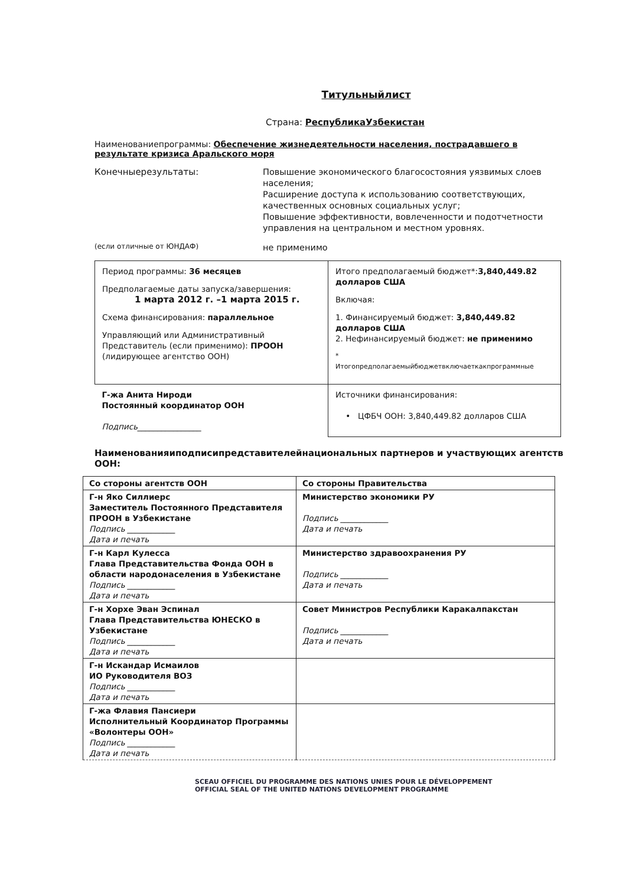Титульныйлист
Страна: РеспубликаУзбекистан
Наименованиепрограммы: Обеспечение жизнедеятельности населения, пострадавшего в результате кризиса Аральского моря
Конечныерезультаты:
Повышение экономического благосостояния уязвимых слоев населения;
Расширение доступа к использованию соответствующих, качественных основных социальных услуг;
Повышение эффективности, вовлеченности и подотчетности управления на центральном и местном уровнях.
(если отличные от ЮНДАФ)
не применимо
| Период программы: 36 месяцев Предполагаемые даты запуска/завершения: 1 марта 2012 г. –1 марта 2015 г. Схема финансирования: параллельное Управляющий или Административный Представитель (если применимо): ПРООН (лидирующее агентство ООН) | Итого предполагаемый бюджет*: 3,840,449.82 долларов США Включая: 1. Финансируемый бюджет: 3,840,449.82 долларов США 2. Нефинансируемый бюджет: не применимо * Итогопредполагаемыйбюджетвключаеткакпрограммные |
| Г-жа Анита Нироди Постоянный координатор ООН Подпись________________ | Источники финансирования: • ЦФБЧ ООН: 3,840,449.82 долларов США |
Наименованияиподписипредставителейнациональных партнеров и участвующих агентств ООН:
| Со стороны агентств ООН | Со стороны Правительства |
| Г-н Яко Силлиерс Заместитель Постоянного Представителя ПРООН в Узбекистане Подпись ____________ Дата и печать | Министерство экономики РУ Подпись ____________ Дата и печать |
| Г-н Карл Кулесса Глава Представительства Фонда ООН в области народонаселения в Узбекистане Подпись ____________ Дата и печать | Министерство здравоохранения РУ Подпись ____________ Дата и печать |
| Г-н Хорхе Эван Эспинал Глава Представительства ЮНЕСКО в Узбекистане Подпись ____________ Дата и печать | Совет Министров Республики Каракалпакстан Подпись ____________ Дата и печать |
| Г-н Искандар Исмаилов ИО Руководителя ВОЗ Подпись ____________ Дата и печать | |
| Г-жа Флавия Пансиери Исполнительный Координатор Программы «Волонтеры ООН» Подпись ____________ Дата и печать | |
SCEAU OFFICIEL DU PROGRAMME DES NATIONS UNIES POUR LE DÉVELOPPEMENT
OFFICIAL SEAL OF THE UNITED NATIONS DEVELOPMENT PROGRAMME